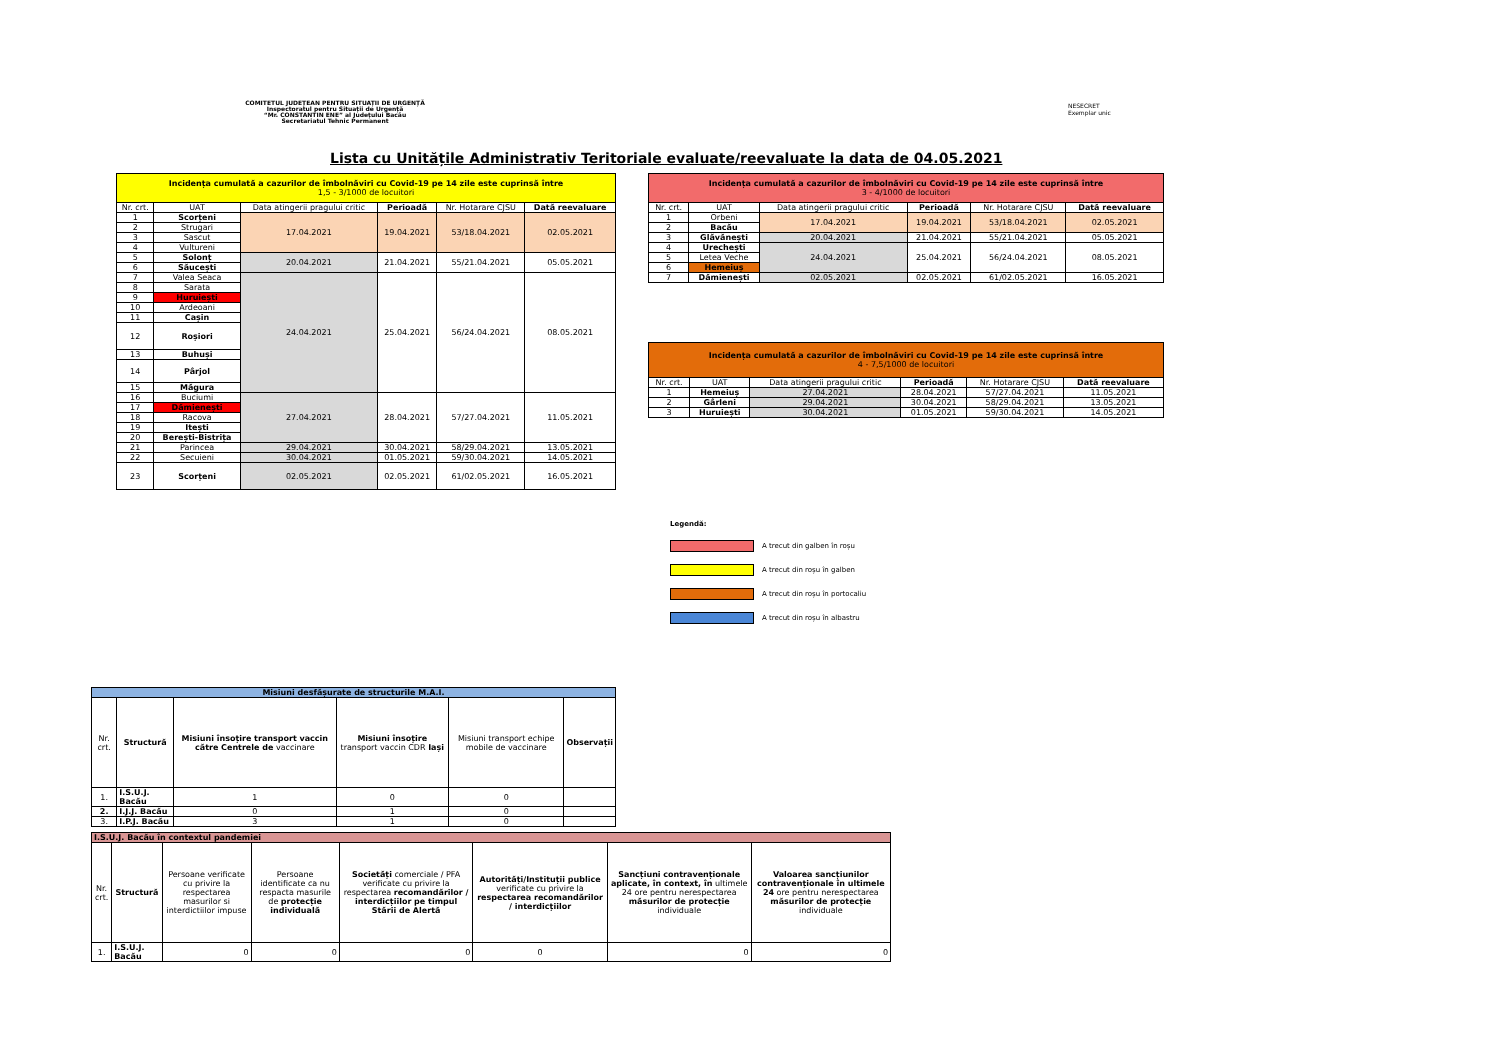COMITETUL JUDEȚEAN PENTRU SITUAȚII DE URGENȚĂ
Inspectoratul pentru Situații de Urgență
“Mr. CONSTANTIN ENE” al Județului Bacău
Secretariatul Tehnic Permanent
NESECRET
Exemplar unic
Lista cu Unitățile Administrativ Teritoriale evaluate/reevaluate la data de 04.05.2021
| Incidența cumulată a cazurilor de îmbolnăviri cu Covid-19 pe 14 zile este cuprinsă între 1,5 - 3/1000 de locuitori | | | | | |
| Nr. crt. | UAT | Data atingerii pragului critic | Perioadă | Nr. Hotarare CJSU | Dată reevaluare |
| 1 | Scorțeni | 17.04.2021 | 19.04.2021 | 53/18.04.2021 | 02.05.2021 |
| 2 | Strugari | | | | |
| 3 | Sascut | | | | |
| 4 | Vultureni | | | | |
| 5 | Solonț | 20.04.2021 | 21.04.2021 | 55/21.04.2021 | 05.05.2021 |
| 6 | Săucești | | | | |
| 7 | Valea Seaca | 24.04.2021 | 25.04.2021 | 56/24.04.2021 | 08.05.2021 |
| 8 | Sarata | | | | |
| 9 | Huruiești | | | | |
| 10 | Ardeoani | | | | |
| 11 | Cașin | | | | |
| 12 | Roșiori | | | | |
| 13 | Buhuși | | | | |
| 14 | Pârjol | | | | |
| 15 | Măgura | | | | |
| 16 | Buciumi | 27.04.2021 | 28.04.2021 | 57/27.04.2021 | 11.05.2021 |
| 17 | Dămienești | | | | |
| 18 | Racova | | | | |
| 19 | Itești | | | | |
| 20 | Berești-Bistrița | | | | |
| 21 | Parincea | 29.04.2021 | 30.04.2021 | 58/29.04.2021 | 13.05.2021 |
| 22 | Secuieni | 30.04.2021 | 01.05.2021 | 59/30.04.2021 | 14.05.2021 |
| 23 | Scorțeni | 02.05.2021 | 02.05.2021 | 61/02.05.2021 | 16.05.2021 |
| Incidența cumulată a cazurilor de îmbolnăviri cu Covid-19 pe 14 zile este cuprinsă între 3 - 4/1000 de locuitori | | | | | |
| Nr. crt. | UAT | Data atingerii pragului critic | Perioadă | Nr. Hotarare CJSU | Dată reevaluare |
| 1 | Orbeni | 17.04.2021 | 19.04.2021 | 53/18.04.2021 | 02.05.2021 |
| 2 | Bacău | | | | |
| 3 | Glăvănești | 20.04.2021 | 21.04.2021 | 55/21.04.2021 | 05.05.2021 |
| 4 | Urechești | 24.04.2021 | 25.04.2021 | 56/24.04.2021 | 08.05.2021 |
| 5 | Letea Veche | | | | |
| 6 | Hemeiuș | | | | |
| 7 | Dămienești | 02.05.2021 | 02.05.2021 | 61/02.05.2021 | 16.05.2021 |
| Incidența cumulată a cazurilor de îmbolnăviri cu Covid-19 pe 14 zile este cuprinsă între 4 - 7,5/1000 de locuitori | | | | | |
| Nr. crt. | UAT | Data atingerii pragului critic | Perioadă | Nr. Hotarare CJSU | Dată reevaluare |
| 1 | Hemeiuș | 27.04.2021 | 28.04.2021 | 57/27.04.2021 | 11.05.2021 |
| 2 | Gârleni | 29.04.2021 | 30.04.2021 | 58/29.04.2021 | 13.05.2021 |
| 3 | Huruiești | 30.04.2021 | 01.05.2021 | 59/30.04.2021 | 14.05.2021 |
Legendă:
A trecut din galben în roșu
A trecut din roșu în galben
A trecut din roșu în portocaliu
A trecut din roșu în albastru
| Misiuni desfășurate de structurile M.A.I. | | | | | |
| Nr. crt. | Structură | Misiuni însoțire transport vaccin către Centrele de vaccinare | Misiuni însoțire transport vaccin CDR Iași | Misiuni transport echipe mobile de vaccinare | Observații |
| 1. | I.S.U.J. Bacău | 1 | 0 | 0 | |
| 2. | I.J.J. Bacău | 0 | 1 | 0 | |
| 3. | I.P.J. Bacău | 3 | 1 | 0 | |
| I.S.U.J. Bacău în contextul pandemiei | | | | | | | |
| Nr. crt. | Structură | Persoane verificate cu privire la respectarea masurilor si interdictiilor impuse | Persoane identificate ca nu respacta masurile de protecție individuală | Societăți comerciale / PFA verificate cu privire la respectarea recomandărilor / interdicțiilor pe timpul Stării de Alertă | Autorități/Instituții publice verificate cu privire la respectarea recomandărilor / interdicțiilor | Sancțiuni contravenționale aplicate, în context, în ultimele 24 ore pentru nerespectarea măsurilor de protecție individuale | Valoarea sancțiunilor contravenționale în ultimele 24 ore pentru nerespectarea măsurilor de protecție individuale |
| 1. | I.S.U.J. Bacău | 0 | 0 | 0 | 0 | 0 | 0 |